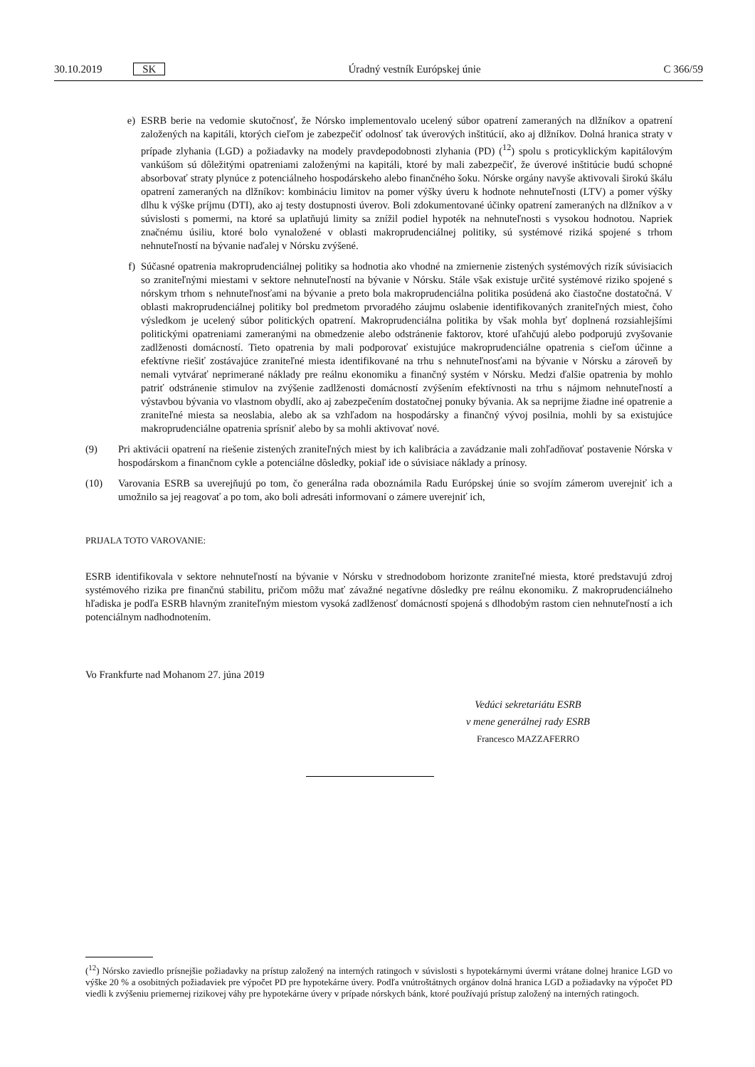30.10.2019 SK Úradný vestník Európskej únie C 366/59
e) ESRB berie na vedomie skutočnosť, že Nórsko implementovalo ucelený súbor opatrení zameraných na dlžníkov a opatrení založených na kapitáli, ktorých cieľom je zabezpečiť odolnosť tak úverových inštitúcií, ako aj dlžníkov. Dolná hranica straty v prípade zlyhania (LGD) a požiadavky na modely pravdepodobnosti zlyhania (PD) (<sup>12</sup>) spolu s proticyklickým kapitálovým vankúšom sú dôležitými opatreniami založenými na kapitáli, ktoré by mali zabezpečiť, že úverové inštitúcie budú schopné absorbovať straty plynúce z potenciálneho hospodárskeho alebo finančného šoku. Nórske orgány navyše aktivovali širokú škálu opatrení zameraných na dlžníkov: kombináciu limitov na pomer výšky úveru k hodnote nehnuteľnosti (LTV) a pomer výšky dlhu k výške príjmu (DTI), ako aj testy dostupnosti úverov. Boli zdokumentované účinky opatrení zameraných na dlžníkov a v súvislosti s pomermi, na ktoré sa uplatňujú limity sa znížil podiel hypoték na nehnuteľnosti s vysokou hodnotou. Napriek značnému úsiliu, ktoré bolo vynaložené v oblasti makroprudenciálnej politiky, sú systémové riziká spojené s trhom nehnuteľností na bývanie naďalej v Nórsku zvýšené.
f) Súčasné opatrenia makroprudenciálnej politiky sa hodnotia ako vhodné na zmiernenie zistených systémových rizík súvisiacich so zraniteľnými miestami v sektore nehnuteľností na bývanie v Nórsku. Stále však existuje určité systémové riziko spojené s nórskym trhom s nehnuteľnosťami na bývanie a preto bola makroprudenciálna politika posúdená ako čiastočne dostatočná. V oblasti makroprudenciálnej politiky bol predmetom prvoradého záujmu oslabenie identifikovaných zraniteľných miest, čoho výsledkom je ucelený súbor politických opatrení. Makroprudenciálna politika by však mohla byť doplnená rozsiahlejšími politickými opatreniami zameranými na obmedzenie alebo odstránenie faktorov, ktoré uľahčujú alebo podporujú zvyšovanie zadlženosti domácností. Tieto opatrenia by mali podporovať existujúce makroprudenciálne opatrenia s cieľom účinne a efektívne riešiť zostávajúce zraniteľné miesta identifikované na trhu s nehnuteľnosťami na bývanie v Nórsku a zároveň by nemali vytvárať neprimerané náklady pre reálnu ekonomiku a finančný systém v Nórsku. Medzi ďalšie opatrenia by mohlo patriť odstránenie stimulov na zvýšenie zadlženosti domácností zvýšením efektívnosti na trhu s nájmom nehnuteľností a výstavbou bývania vo vlastnom obydlí, ako aj zabezpečením dostatočnej ponuky bývania. Ak sa neprijme žiadne iné opatrenie a zraniteľné miesta sa neoslabia, alebo ak sa vzhľadom na hospodársky a finančný vývoj posilnia, mohli by sa existujúce makroprudenciálne opatrenia sprísniť alebo by sa mohli aktivovať nové.
(9) Pri aktivácii opatrení na riešenie zistených zraniteľných miest by ich kalibrácia a zavádzanie mali zohľadňovať postavenie Nórska v hospodárskom a finančnom cykle a potenciálne dôsledky, pokiaľ ide o súvisiace náklady a prínosy.
(10) Varovania ESRB sa uverejňujú po tom, čo generálna rada oboznámila Radu Európskej únie so svojím zámerom uverejniť ich a umožnilo sa jej reagovať a po tom, ako boli adresáti informovaní o zámere uverejniť ich,
PRIJALA TOTO VAROVANIE:
ESRB identifikovala v sektore nehnuteľností na bývanie v Nórsku v strednodobom horizonte zraniteľné miesta, ktoré predstavujú zdroj systémového rizika pre finančnú stabilitu, pričom môžu mať závažné negatívne dôsledky pre reálnu ekonomiku. Z makroprudenciálneho hľadiska je podľa ESRB hlavným zraniteľným miestom vysoká zadlženosť domácností spojená s dlhodobým rastom cien nehnuteľností a ich potenciálnym nadhodnotením.
Vo Frankfurte nad Mohanom 27. júna 2019
Vedúci sekretariátu ESRB
v mene generálnej rady ESRB
Francesco MAZZAFERRO
(<sup>12</sup>) Nórsko zaviedlo prísnejšie požiadavky na prístup založený na interných ratingoch v súvislosti s hypotekárnymi úvermi vrátane dolnej hranice LGD vo výške 20 % a osobitných požiadaviek pre výpočet PD pre hypotekárne úvery. Podľa vnútroštátnych orgánov dolná hranica LGD a požiadavky na výpočet PD viedli k zvýšeniu priemernej rizikovej váhy pre hypotekárne úvery v prípade nórskych bánk, ktoré používajú prístup založený na interných ratingoch.